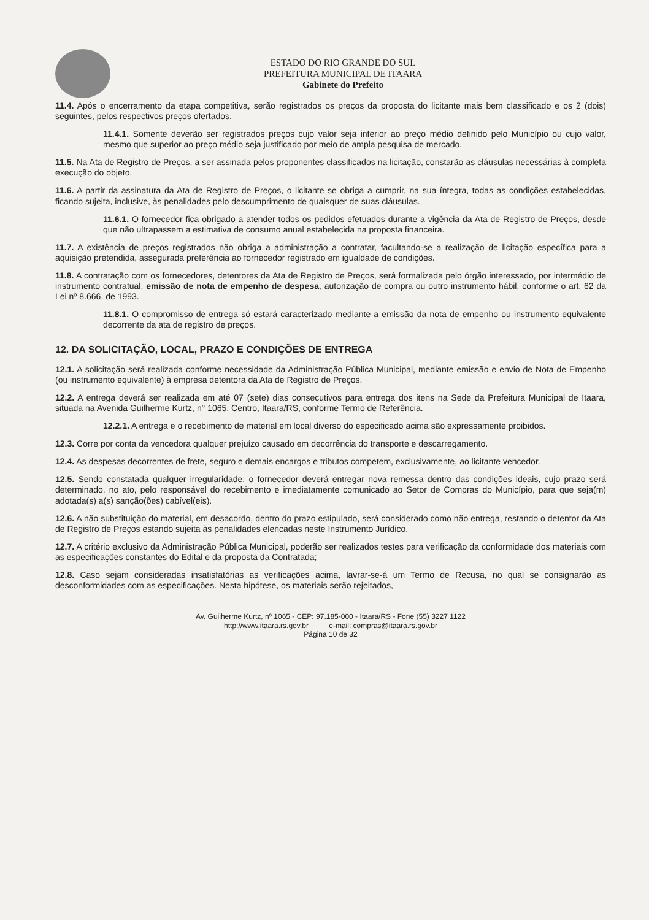ESTADO DO RIO GRANDE DO SUL
PREFEITURA MUNICIPAL DE ITAARA
Gabinete do Prefeito
11.4. Após o encerramento da etapa competitiva, serão registrados os preços da proposta do licitante mais bem classificado e os 2 (dois) seguintes, pelos respectivos preços ofertados.
11.4.1. Somente deverão ser registrados preços cujo valor seja inferior ao preço médio definido pelo Município ou cujo valor, mesmo que superior ao preço médio seja justificado por meio de ampla pesquisa de mercado.
11.5. Na Ata de Registro de Preços, a ser assinada pelos proponentes classificados na licitação, constarão as cláusulas necessárias à completa execução do objeto.
11.6. A partir da assinatura da Ata de Registro de Preços, o licitante se obriga a cumprir, na sua íntegra, todas as condições estabelecidas, ficando sujeita, inclusive, às penalidades pelo descumprimento de quaisquer de suas cláusulas.
11.6.1. O fornecedor fica obrigado a atender todos os pedidos efetuados durante a vigência da Ata de Registro de Preços, desde que não ultrapassem a estimativa de consumo anual estabelecida na proposta financeira.
11.7. A existência de preços registrados não obriga a administração a contratar, facultando-se a realização de licitação específica para a aquisição pretendida, assegurada preferência ao fornecedor registrado em igualdade de condições.
11.8. A contratação com os fornecedores, detentores da Ata de Registro de Preços, será formalizada pelo órgão interessado, por intermédio de instrumento contratual, emissão de nota de empenho de despesa, autorização de compra ou outro instrumento hábil, conforme o art. 62 da Lei nº 8.666, de 1993.
11.8.1. O compromisso de entrega só estará caracterizado mediante a emissão da nota de empenho ou instrumento equivalente decorrente da ata de registro de preços.
12. DA SOLICITAÇÃO, LOCAL, PRAZO E CONDIÇÕES DE ENTREGA
12.1. A solicitação será realizada conforme necessidade da Administração Pública Municipal, mediante emissão e envio de Nota de Empenho (ou instrumento equivalente) à empresa detentora da Ata de Registro de Preços.
12.2. A entrega deverá ser realizada em até 07 (sete) dias consecutivos para entrega dos itens na Sede da Prefeitura Municipal de Itaara, situada na Avenida Guilherme Kurtz, n° 1065, Centro, Itaara/RS, conforme Termo de Referência.
12.2.1. A entrega e o recebimento de material em local diverso do especificado acima são expressamente proibidos.
12.3. Corre por conta da vencedora qualquer prejuízo causado em decorrência do transporte e descarregamento.
12.4. As despesas decorrentes de frete, seguro e demais encargos e tributos competem, exclusivamente, ao licitante vencedor.
12.5. Sendo constatada qualquer irregularidade, o fornecedor deverá entregar nova remessa dentro das condições ideais, cujo prazo será determinado, no ato, pelo responsável do recebimento e imediatamente comunicado ao Setor de Compras do Município, para que seja(m) adotada(s) a(s) sanção(ões) cabível(eis).
12.6. A não substituição do material, em desacordo, dentro do prazo estipulado, será considerado como não entrega, restando o detentor da Ata de Registro de Preços estando sujeita às penalidades elencadas neste Instrumento Jurídico.
12.7. A critério exclusivo da Administração Pública Municipal, poderão ser realizados testes para verificação da conformidade dos materiais com as especificações constantes do Edital e da proposta da Contratada;
12.8. Caso sejam consideradas insatisfatórias as verificações acima, lavrar-se-á um Termo de Recusa, no qual se consignarão as desconformidades com as especificações. Nesta hipótese, os materiais serão rejeitados,
Av. Guilherme Kurtz, nº 1065 - CEP: 97.185-000 - Itaara/RS - Fone (55) 3227 1122
http://www.itaara.rs.gov.br e-mail: compras@itaara.rs.gov.br
Página 10 de 32